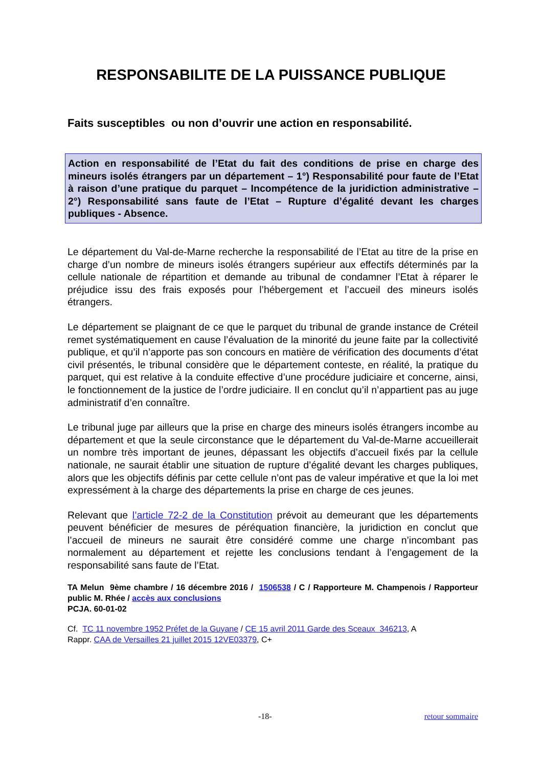RESPONSABILITE DE LA PUISSANCE PUBLIQUE
Faits susceptibles ou non d’ouvrir une action en responsabilité.
Action en responsabilité de l’Etat du fait des conditions de prise en charge des mineurs isolés étrangers par un département – 1°) Responsabilité pour faute de l’Etat à raison d’une pratique du parquet – Incompétence de la juridiction administrative – 2°) Responsabilité sans faute de l’Etat – Rupture d’égalité devant les charges publiques - Absence.
Le département du Val-de-Marne recherche la responsabilité de l’Etat au titre de la prise en charge d’un nombre de mineurs isolés étrangers supérieur aux effectifs déterminés par la cellule nationale de répartition et demande au tribunal de condamner l’Etat à réparer le préjudice issu des frais exposés pour l’hébergement et l’accueil des mineurs isolés étrangers.
Le département se plaignant de ce que le parquet du tribunal de grande instance de Créteil remet systématiquement en cause l’évaluation de la minorité du jeune faite par la collectivité publique, et qu’il n’apporte pas son concours en matière de vérification des documents d’état civil présentés, le tribunal considère que le département conteste, en réalité, la pratique du parquet, qui est relative à la conduite effective d’une procédure judiciaire et concerne, ainsi, le fonctionnement de la justice de l’ordre judiciaire. Il en conclut qu’il n’appartient pas au juge administratif d’en connaître.
Le tribunal juge par ailleurs que la prise en charge des mineurs isolés étrangers incombe au département et que la seule circonstance que le département du Val-de-Marne accueillerait un nombre très important de jeunes, dépassant les objectifs d’accueil fixés par la cellule nationale, ne saurait établir une situation de rupture d’égalité devant les charges publiques, alors que les objectifs définis par cette cellule n’ont pas de valeur impérative et que la loi met expressément à la charge des départements la prise en charge de ces jeunes.
Relevant que l’article 72-2 de la Constitution prévoit au demeurant que les départements peuvent bénéficier de mesures de péréquation financière, la juridiction en conclut que l’accueil de mineurs ne saurait être considéré comme une charge n’incombant pas normalement au département et rejette les conclusions tendant à l’engagement de la responsabilité sans faute de l’Etat.
TA Melun 9ème chambre / 16 décembre 2016 / 1506538 / C / Rapporteure M. Champenois / Rapporteur public M. Rhée / accès aux conclusions
PCJA. 60-01-02
Cf. TC 11 novembre 1952 Préfet de la Guyane / CE 15 avril 2011 Garde des Sceaux 346213, A
Rappr. CAA de Versailles 21 juillet 2015 12VE03379, C+
-18- retour sommaire